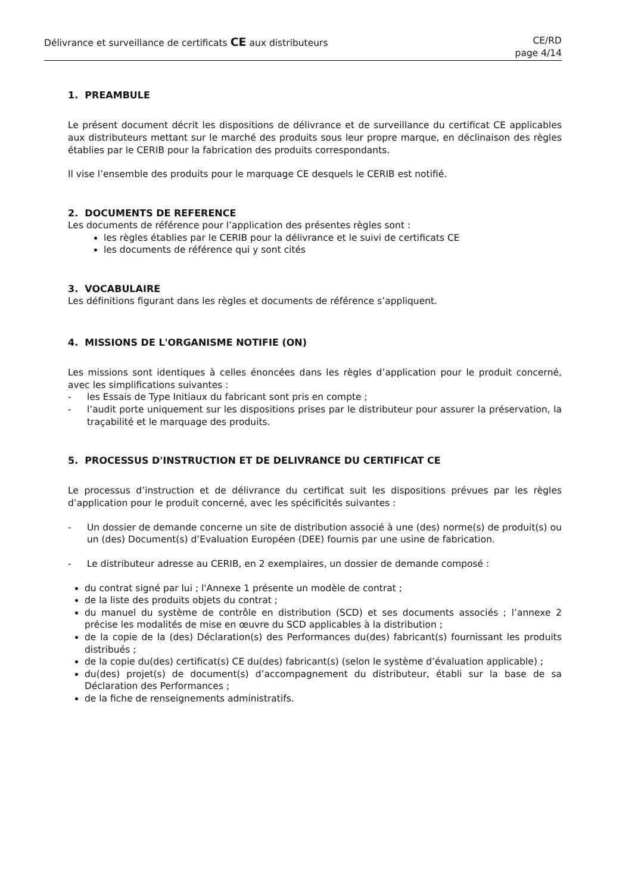Délivrance et surveillance de certificats CE aux distributeurs
CE/RD
page 4/14
1. PREAMBULE
Le présent document décrit les dispositions de délivrance et de surveillance du certificat CE applicables aux distributeurs mettant sur le marché des produits sous leur propre marque, en déclinaison des règles établies par le CERIB pour la fabrication des produits correspondants.
Il vise l’ensemble des produits pour le marquage CE desquels le CERIB est notifié.
2. DOCUMENTS DE REFERENCE
Les documents de référence pour l’application des présentes règles sont :
les règles établies par le CERIB pour la délivrance et le suivi de certificats CE
les documents de référence qui y sont cités
3. VOCABULAIRE
Les définitions figurant dans les règles et documents de référence s’appliquent.
4. MISSIONS DE L'ORGANISME NOTIFIE (ON)
Les missions sont identiques à celles énoncées dans les règles d’application pour le produit concerné, avec les simplifications suivantes :
- les Essais de Type Initiaux du fabricant sont pris en compte ;
- l’audit porte uniquement sur les dispositions prises par le distributeur pour assurer la préservation, la traçabilité et le marquage des produits.
5. PROCESSUS D'INSTRUCTION ET DE DELIVRANCE DU CERTIFICAT CE
Le processus d’instruction et de délivrance du certificat suit les dispositions prévues par les règles d’application pour le produit concerné, avec les spécificités suivantes :
- Un dossier de demande concerne un site de distribution associé à une (des) norme(s) de produit(s) ou un (des) Document(s) d’Evaluation Européen (DEE) fournis par une usine de fabrication.
- Le distributeur adresse au CERIB, en 2 exemplaires, un dossier de demande composé :
du contrat signé par lui ; l'Annexe 1 présente un modèle de contrat ;
de la liste des produits objets du contrat ;
du manuel du système de contrôle en distribution (SCD) et ses documents associés ; l’annexe 2 précise les modalités de mise en œuvre du SCD applicables à la distribution ;
de la copie de la (des) Déclaration(s) des Performances du(des) fabricant(s) fournissant les produits distribués ;
de la copie du(des) certificat(s) CE du(des) fabricant(s) (selon le système d’évaluation applicable) ;
du(des) projet(s) de document(s) d’accompagnement du distributeur, établi sur la base de sa Déclaration des Performances ;
de la fiche de renseignements administratifs.